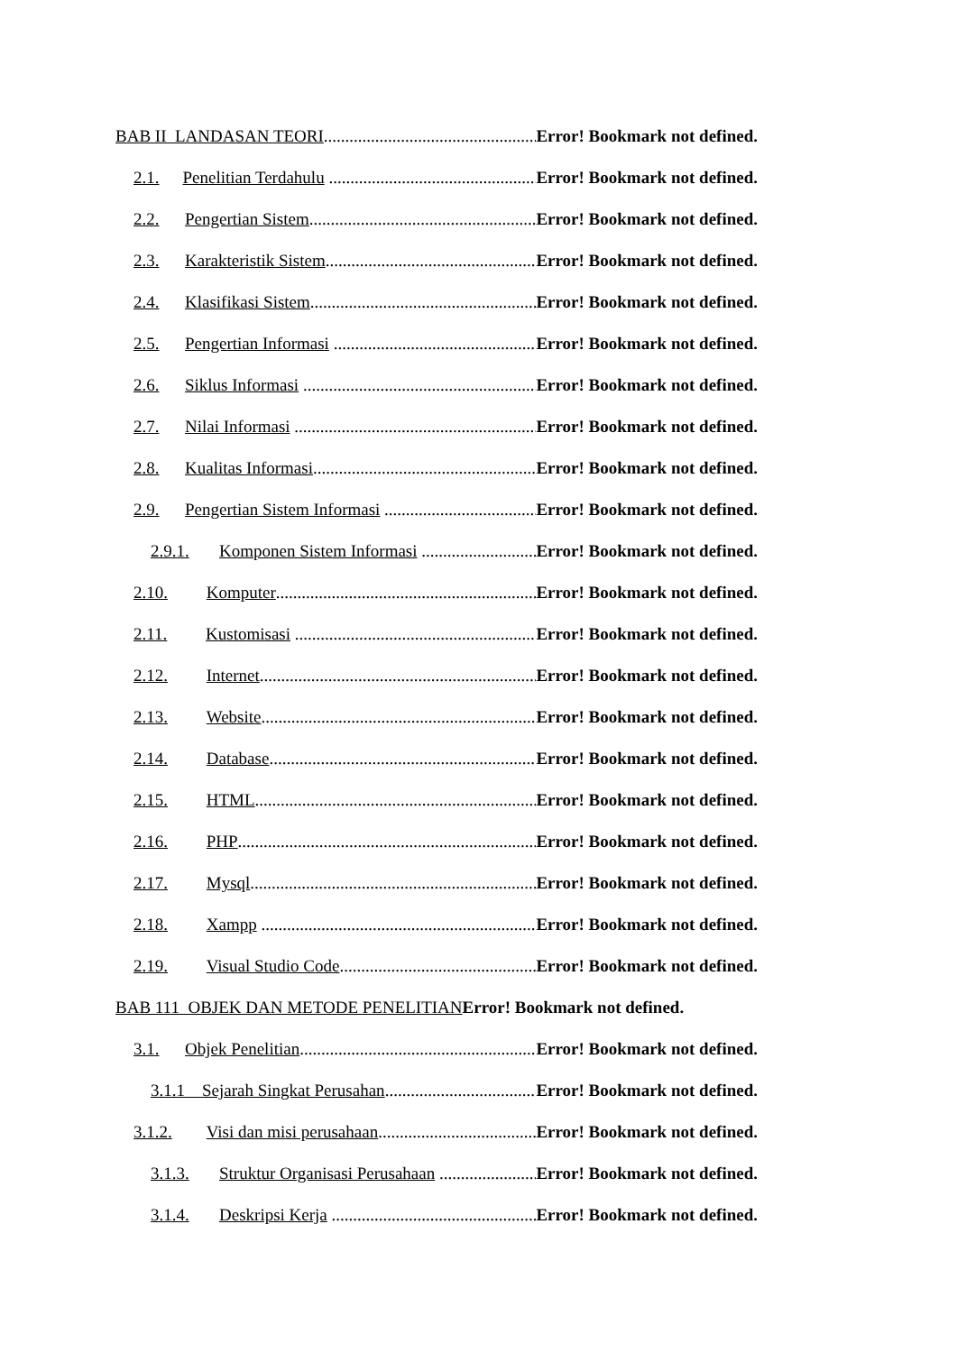BAB II LANDASAN TEORI Error! Bookmark not defined.
2.1. Penelitian Terdahulu Error! Bookmark not defined.
2.2. Pengertian Sistem Error! Bookmark not defined.
2.3. Karakteristik Sistem Error! Bookmark not defined.
2.4. Klasifikasi Sistem Error! Bookmark not defined.
2.5. Pengertian Informasi Error! Bookmark not defined.
2.6. Siklus Informasi Error! Bookmark not defined.
2.7. Nilai Informasi Error! Bookmark not defined.
2.8. Kualitas Informasi Error! Bookmark not defined.
2.9. Pengertian Sistem Informasi Error! Bookmark not defined.
2.9.1. Komponen Sistem Informasi Error! Bookmark not defined.
2.10. Komputer Error! Bookmark not defined.
2.11. Kustomisasi Error! Bookmark not defined.
2.12. Internet Error! Bookmark not defined.
2.13. Website Error! Bookmark not defined.
2.14. Database Error! Bookmark not defined.
2.15. HTML Error! Bookmark not defined.
2.16. PHP Error! Bookmark not defined.
2.17. Mysql Error! Bookmark not defined.
2.18. Xampp Error! Bookmark not defined.
2.19. Visual Studio Code Error! Bookmark not defined.
BAB 111 OBJEK DAN METODE PENELITIAN Error! Bookmark not defined.
3.1. Objek Penelitian Error! Bookmark not defined.
3.1.1 Sejarah Singkat Perusahan Error! Bookmark not defined.
3.1.2. Visi dan misi perusahaan Error! Bookmark not defined.
3.1.3. Struktur Organisasi Perusahaan Error! Bookmark not defined.
3.1.4. Deskripsi Kerja Error! Bookmark not defined.